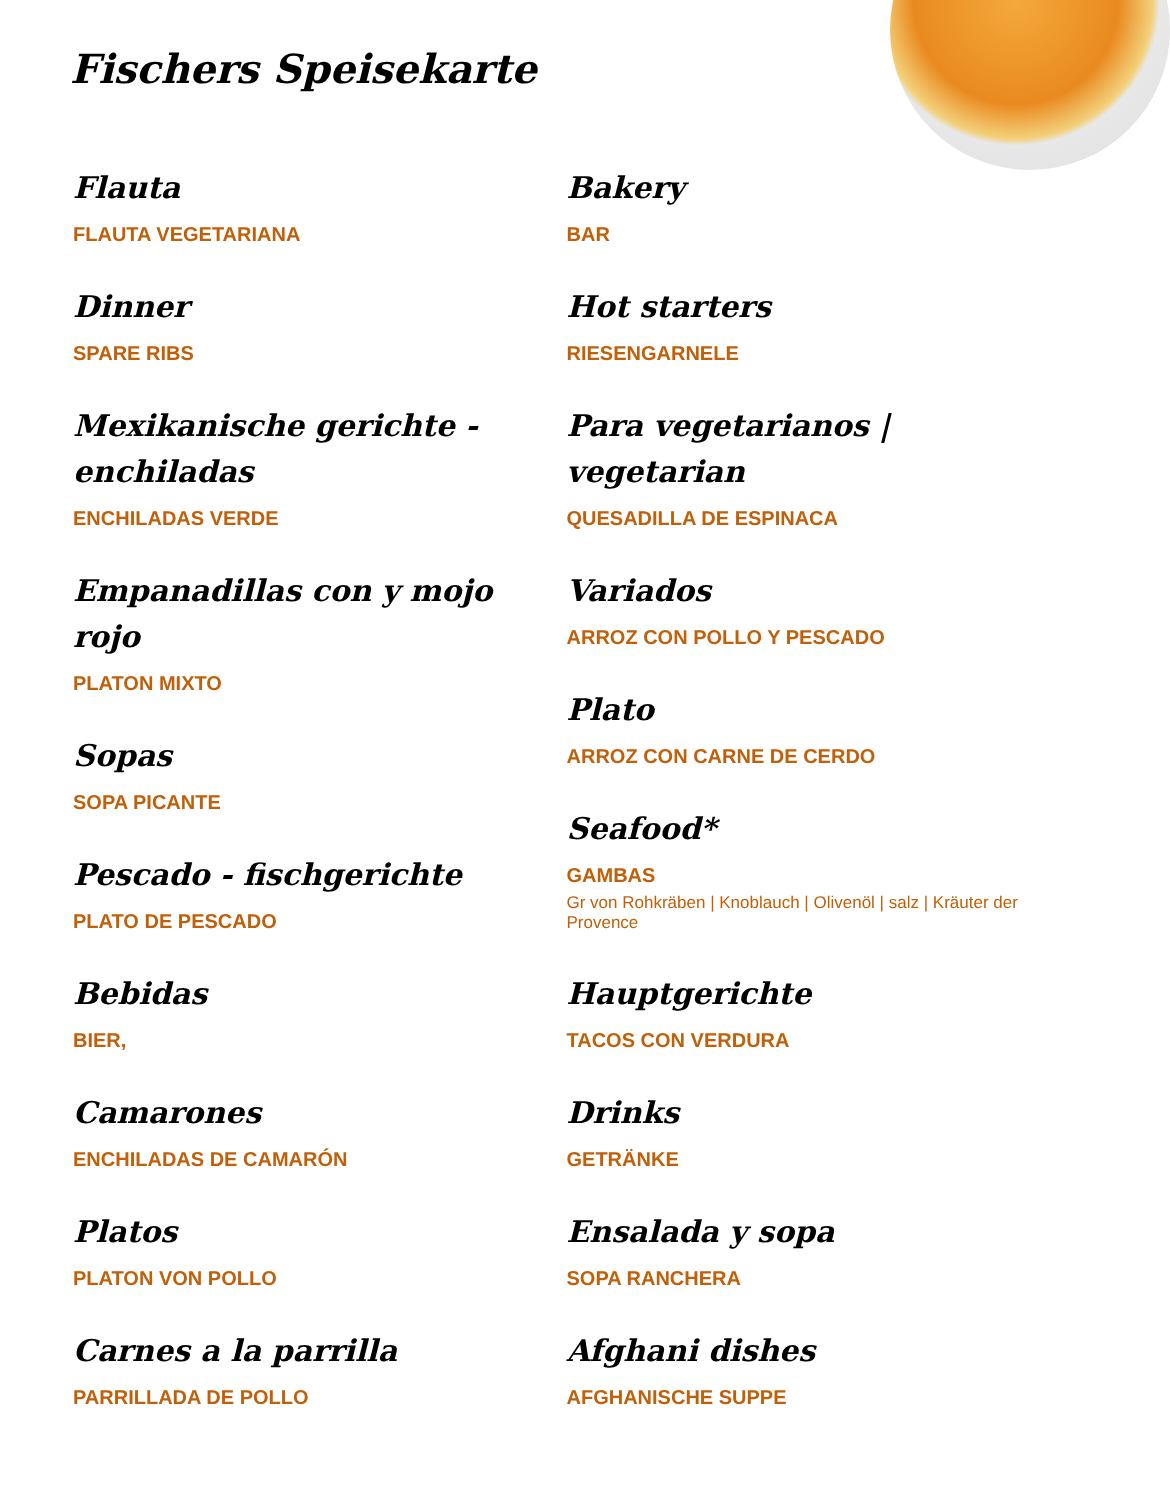Fischers Speisekarte
Flauta
FLAUTA VEGETARIANA
Dinner
SPARE RIBS
Mexikanische gerichte - enchiladas
ENCHILADAS VERDE
Empanadillas con y mojo rojo
PLATON MIXTO
Sopas
SOPA PICANTE
Pescado - fischgerichte
PLATO DE PESCADO
Bebidas
BIER,
Camarones
ENCHILADAS DE CAMARÓN
Platos
PLATON VON POLLO
Carnes a la parrilla
PARRILLADA DE POLLO
Bakery
BAR
Hot starters
RIESENGARNELE
Para vegetarianos | vegetarian
QUESADILLA DE ESPINACA
Variados
ARROZ CON POLLO Y PESCADO
Plato
ARROZ CON CARNE DE CERDO
Seafood*
GAMBAS
Gr von Rohkräben | Knoblauch | Olivenöl | salz | Kräuter der Provence
Hauptgerichte
TACOS CON VERDURA
Drinks
GETRÄNKE
Ensalada y sopa
SOPA RANCHERA
Afghani dishes
AFGHANISCHE SUPPE